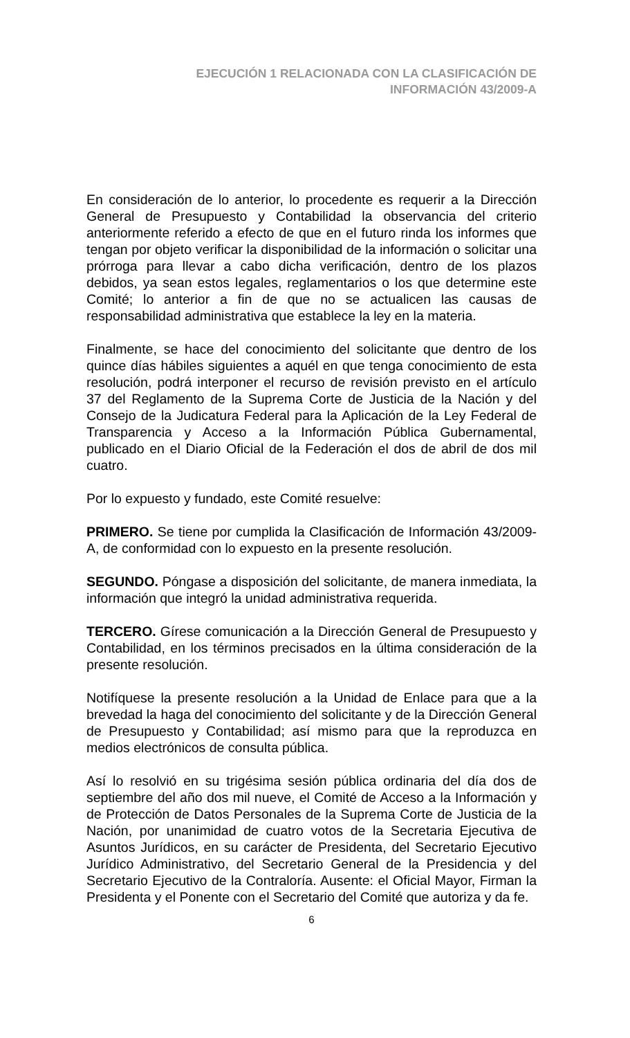EJECUCIÓN 1 RELACIONADA CON LA CLASIFICACIÓN DE
INFORMACIÓN 43/2009-A
En consideración de lo anterior, lo procedente es requerir a la Dirección General de Presupuesto y Contabilidad la observancia del criterio anteriormente referido a efecto de que en el futuro rinda los informes que tengan por objeto verificar la disponibilidad de la información o solicitar una prórroga para llevar a cabo dicha verificación, dentro de los plazos debidos, ya sean estos legales, reglamentarios o los que determine este Comité; lo anterior a fin de que no se actualicen las causas de responsabilidad administrativa que establece la ley en la materia.
Finalmente, se hace del conocimiento del solicitante que dentro de los quince días hábiles siguientes a aquél en que tenga conocimiento de esta resolución, podrá interponer el recurso de revisión previsto en el artículo 37 del Reglamento de la Suprema Corte de Justicia de la Nación y del Consejo de la Judicatura Federal para la Aplicación de la Ley Federal de Transparencia y Acceso a la Información Pública Gubernamental, publicado en el Diario Oficial de la Federación el dos de abril de dos mil cuatro.
Por lo expuesto y fundado, este Comité resuelve:
PRIMERO. Se tiene por cumplida la Clasificación de Información 43/2009-A, de conformidad con lo expuesto en la presente resolución.
SEGUNDO. Póngase a disposición del solicitante, de manera inmediata, la información que integró la unidad administrativa requerida.
TERCERO. Gírese comunicación a la Dirección General de Presupuesto y Contabilidad, en los términos precisados en la última consideración de la presente resolución.
Notifíquese la presente resolución a la Unidad de Enlace para que a la brevedad la haga del conocimiento del solicitante y de la Dirección General de Presupuesto y Contabilidad; así mismo para que la reproduzca en medios electrónicos de consulta pública.
Así lo resolvió en su trigésima sesión pública ordinaria del día dos de septiembre del año dos mil nueve, el Comité de Acceso a la Información y de Protección de Datos Personales de la Suprema Corte de Justicia de la Nación, por unanimidad de cuatro votos de la Secretaria Ejecutiva de Asuntos Jurídicos, en su carácter de Presidenta, del Secretario Ejecutivo Jurídico Administrativo, del Secretario General de la Presidencia y del Secretario Ejecutivo de la Contraloría. Ausente: el Oficial Mayor, Firman la Presidenta y el Ponente con el Secretario del Comité que autoriza y da fe.
6